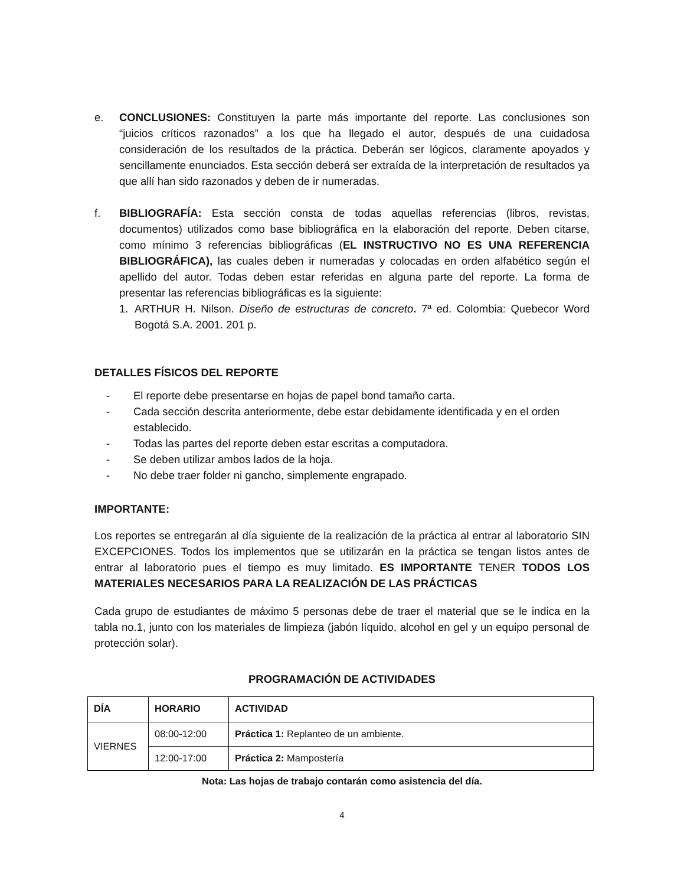e. CONCLUSIONES: Constituyen la parte más importante del reporte. Las conclusiones son “juicios críticos razonados” a los que ha llegado el autor, después de una cuidadosa consideración de los resultados de la práctica. Deberán ser lógicos, claramente apoyados y sencillamente enunciados. Esta sección deberá ser extraída de la interpretación de resultados ya que allí han sido razonados y deben de ir numeradas.
f. BIBLIOGRAFÍA: Esta sección consta de todas aquellas referencias (libros, revistas, documentos) utilizados como base bibliográfica en la elaboración del reporte. Deben citarse, como mínimo 3 referencias bibliográficas (EL INSTRUCTIVO NO ES UNA REFERENCIA BIBLIOGRÁFICA), las cuales deben ir numeradas y colocadas en orden alfabético según el apellido del autor. Todas deben estar referidas en alguna parte del reporte. La forma de presentar las referencias bibliográficas es la siguiente:
1. ARTHUR H. Nilson. Diseño de estructuras de concreto. 7ª ed. Colombia: Quebecor Word Bogotá S.A. 2001. 201 p.
DETALLES FÍSICOS DEL REPORTE
- El reporte debe presentarse en hojas de papel bond tamaño carta.
- Cada sección descrita anteriormente, debe estar debidamente identificada y en el orden establecido.
- Todas las partes del reporte deben estar escritas a computadora.
- Se deben utilizar ambos lados de la hoja.
- No debe traer folder ni gancho, simplemente engrapado.
IMPORTANTE:
Los reportes se entregarán al día siguiente de la realización de la práctica al entrar al laboratorio SIN EXCEPCIONES. Todos los implementos que se utilizarán en la práctica se tengan listos antes de entrar al laboratorio pues el tiempo es muy limitado. ES IMPORTANTE TENER TODOS LOS MATERIALES NECESARIOS PARA LA REALIZACIÓN DE LAS PRÁCTICAS
Cada grupo de estudiantes de máximo 5 personas debe de traer el material que se le indica en la tabla no.1, junto con los materiales de limpieza (jabón líquido, alcohol en gel y un equipo personal de protección solar).
PROGRAMACIÓN DE ACTIVIDADES
| DÍA | HORARIO | ACTIVIDAD |
| --- | --- | --- |
| VIERNES | 08:00-12:00 | Práctica 1: Replanteo de un ambiente. |
| | 12:00-17:00 | Práctica 2: Mampostería |
Nota: Las hojas de trabajo contarán como asistencia del día.
4